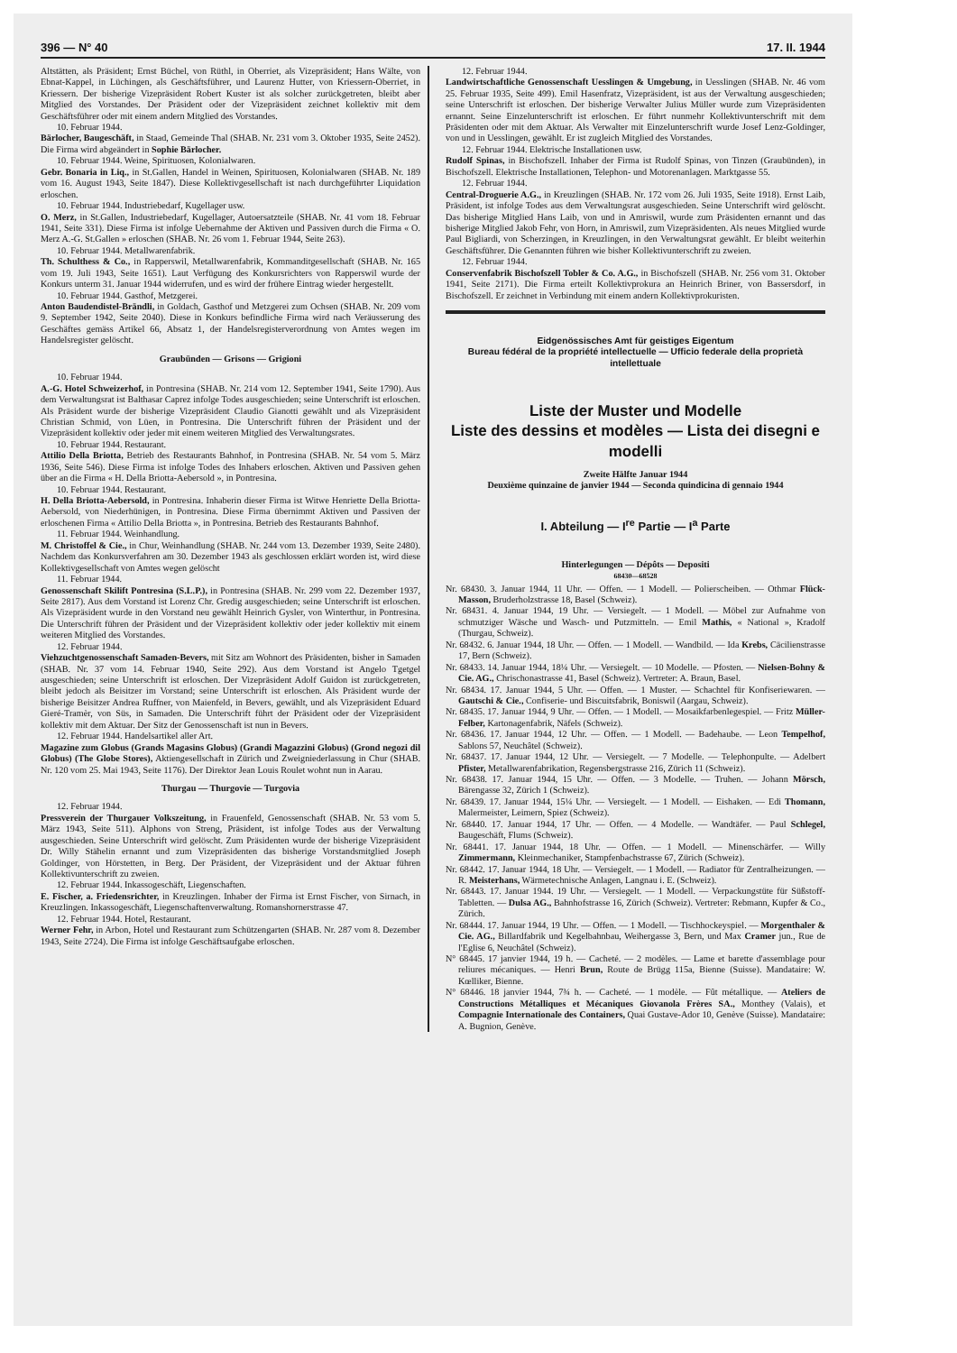396 — N° 40 17. II. 1944
Altstätten, als Präsident; Ernst Büchel, von Rüthl, in Oberriet, als Vizepräsident; Hans Wälte, von Ebnat-Kappel, in Lüchingen, als Geschäftsführer, und Laurenz Hutter, von Kriessern-Oberriet, in Kriessern. Der bisherige Vizepräsident Robert Kuster ist als solcher zurückgetreten, bleibt aber Mitglied des Vorstandes. Der Präsident oder der Vizepräsident zeichnet kollektiv mit dem Geschäftsführer oder mit einem andern Mitglied des Vorstandes.
10. Februar 1944.
Bärlocher, Baugeschäft, in Staad, Gemeinde Thal (SHAB. Nr. 231 vom 3. Oktober 1935, Seite 2452). Die Firma wird abgeändert in Sophie Bärlocher.
10. Februar 1944. Weine, Spirituosen, Kolonialwaren.
Gebr. Bonaria in Liq., in St.Gallen, Handel in Weinen, Spirituosen, Kolonialwaren (SHAB. Nr. 189 vom 16. August 1943, Seite 1847). Diese Kollektivgesellschaft ist nach durchgeführter Liquidation erloschen.
10. Februar 1944. Industriebedarf, Kugellager usw.
O. Merz, in St.Gallen, Industriebedarf, Kugellager, Autoersatzteile (SHAB. Nr. 41 vom 18. Februar 1941, Seite 331). Diese Firma ist infolge Uebernahme der Aktiven und Passiven durch die Firma « O. Merz A.-G. St.Gallen » erloschen (SHAB. Nr. 26 vom 1. Februar 1944, Seite 263).
10. Februar 1944. Metallwarenfabrik.
Th. Schulthess & Co., in Rapperswil, Metallwarenfabrik, Kommanditgesellschaft (SHAB. Nr. 165 vom 19. Juli 1943, Seite 1651). Laut Verfügung des Konkursrichters von Rapperswil wurde der Konkurs unterm 31. Januar 1944 widerrufen, und es wird der frühere Eintrag wieder hergestellt.
10. Februar 1944. Gasthof, Metzgerei.
Anton Baudendistel-Brändli, in Goldach, Gasthof und Metzgerei zum Ochsen (SHAB. Nr. 209 vom 9. September 1942, Seite 2040). Diese in Konkurs befindliche Firma wird nach Veräusserung des Geschäftes gemäss Artikel 66, Absatz 1, der Handelsregisterverordnung von Amtes wegen im Handelsregister gelöscht.
Graubünden — Grisons — Grigioni
10. Februar 1944.
A.-G. Hotel Schweizerhof, in Pontresina (SHAB. Nr. 214 vom 12. September 1941, Seite 1790). Aus dem Verwaltungsrat ist Balthasar Caprez infolge Todes ausgeschieden; seine Unterschrift ist erloschen. Als Präsident wurde der bisherige Vizepräsident Claudio Gianotti gewählt und als Vizepräsident Christian Schmid, von Lüen, in Pontresina. Die Unterschrift führen der Präsident und der Vizepräsident kollektiv oder jeder mit einem weiteren Mitglied des Verwaltungsrates.
10. Februar 1944. Restaurant.
Attilio Della Briotta, Betrieb des Restaurants Bahnhof, in Pontresina (SHAB. Nr. 54 vom 5. März 1936, Seite 546). Diese Firma ist infolge Todes des Inhabers erloschen. Aktiven und Passiven gehen über an die Firma « H. Della Briotta-Aebersold », in Pontresina.
10. Februar 1944. Restaurant.
H. Della Briotta-Aebersold, in Pontresina. Inhaberin dieser Firma ist Witwe Henriette Della Briotta-Aebersold, von Niederhünigen, in Pontresina. Diese Firma übernimmt Aktiven und Passiven der erloschenen Firma « Attilio Della Briotta », in Pontresina. Betrieb des Restaurants Bahnhof.
11. Februar 1944. Weinhandlung.
M. Christoffel & Cie., in Chur, Weinhandlung (SHAB. Nr. 244 vom 13. Dezember 1939, Seite 2480). Nachdem das Konkursverfahren am 30. Dezember 1943 als geschlossen erklärt worden ist, wird diese Kollektivgesellschaft von Amtes wegen gelöscht
11. Februar 1944.
Genossenschaft Skilift Pontresina (S.L.P.), in Pontresina (SHAB. Nr. 299 vom 22. Dezember 1937, Seite 2817). Aus dem Vorstand ist Lorenz Chr. Gredig ausgeschieden; seine Unterschrift ist erloschen. Als Vizepräsident wurde in den Vorstand neu gewählt Heinrich Gysler, von Winterthur, in Pontresina. Die Unterschrift führen der Präsident und der Vizepräsident kollektiv oder jeder kollektiv mit einem weiteren Mitglied des Vorstandes.
12. Februar 1944.
Viehzuchtgenossenschaft Samaden-Bevers, mit Sitz am Wohnort des Präsidenten, bisher in Samaden (SHAB. Nr. 37 vom 14. Februar 1940, Seite 292). Aus dem Vorstand ist Angelo Tgetgel ausgeschieden; seine Unterschrift ist erloschen. Der Vizepräsident Adolf Guidon ist zurückgetreten, bleibt jedoch als Beisitzer im Vorstand; seine Unterschrift ist erloschen. Als Präsident wurde der bisherige Beisitzer Andrea Ruffner, von Maienfeld, in Bevers, gewählt, und als Vizepräsident Eduard Gieré-Tramèr, von Süs, in Samaden. Die Unterschrift führt der Präsident oder der Vizepräsident kollektiv mit dem Aktuar. Der Sitz der Genossenschaft ist nun in Bevers.
12. Februar 1944. Handelsartikel aller Art.
Magazine zum Globus (Grands Magasins Globus) (Grandi Magazzini Globus) (Grond negozi dil Globus) (The Globe Stores), Aktiengesellschaft in Zürich und Zweigniederlassung in Chur (SHAB. Nr. 120 vom 25. Mai 1943, Seite 1176). Der Direktor Jean Louis Roulet wohnt nun in Aarau.
Thurgau — Thurgovie — Turgovia
12. Februar 1944.
Pressverein der Thurgauer Volkszeitung, in Frauenfeld, Genossenschaft (SHAB. Nr. 53 vom 5. März 1943, Seite 511). Alphons von Streng, Präsident, ist infolge Todes aus der Verwaltung ausgeschieden. Seine Unterschrift wird gelöscht. Zum Präsidenten wurde der bisherige Vizepräsident Dr. Willy Stähelin ernannt und zum Vizepräsidenten das bisherige Vorstandsmitglied Joseph Goldinger, von Hörstetten, in Berg. Der Präsident, der Vizepräsident und der Aktuar führen Kollektivunterschrift zu zweien.
12. Februar 1944. Inkassogeschäft, Liegenschaften.
E. Fischer, a. Friedensrichter, in Kreuzlingen. Inhaber der Firma ist Ernst Fischer, von Sirnach, in Kreuzlingen. Inkassogeschäft, Liegenschaftenverwaltung. Romanshornerstrasse 47.
12. Februar 1944. Hotel, Restaurant.
Werner Fehr, in Arbon, Hotel und Restaurant zum Schützengarten (SHAB. Nr. 287 vom 8. Dezember 1943, Seite 2724). Die Firma ist infolge Geschäftsaufgabe erloschen.
12. Februar 1944.
Landwirtschaftliche Genossenschaft Uesslingen & Umgebung, in Uesslingen (SHAB. Nr. 46 vom 25. Februar 1935, Seite 499). Emil Hasenfratz, Vizepräsident, ist aus der Verwaltung ausgeschieden; seine Unterschrift ist erloschen. Der bisherige Verwalter Julius Müller wurde zum Vizepräsidenten ernannt. Seine Einzelunterschrift ist erloschen. Er führt nunmehr Kollektivunterschrift mit dem Präsidenten oder mit dem Aktuar. Als Verwalter mit Einzelunterschrift wurde Josef Lenz-Goldinger, von und in Uesslingen, gewählt. Er ist zugleich Mitglied des Vorstandes.
12. Februar 1944. Elektrische Installationen usw.
Rudolf Spinas, in Bischofszell. Inhaber der Firma ist Rudolf Spinas, von Tinzen (Graubünden), in Bischofszell. Elektrische Installationen, Telephon- und Motorenanlagen. Marktgasse 55.
12. Februar 1944.
Central-Droguerie A.G., in Kreuzlingen (SHAB. Nr. 172 vom 26. Juli 1935, Seite 1918). Ernst Laib, Präsident, ist infolge Todes aus dem Verwaltungsrat ausgeschieden. Seine Unterschrift wird gelöscht. Das bisherige Mitglied Hans Laib, von und in Amriswil, wurde zum Präsidenten ernannt und das bisherige Mitglied Jakob Fehr, von Horn, in Amriswil, zum Vizepräsidenten. Als neues Mitglied wurde Paul Bigliardi, von Scherzingen, in Kreuzlingen, in den Verwaltungsrat gewählt. Er bleibt weiterhin Geschäftsführer. Die Genannten führen wie bisher Kollektivunterschrift zu zweien.
12. Februar 1944.
Conservenfabrik Bischofszell Tobler & Co. A.G., in Bischofszell (SHAB. Nr. 256 vom 31. Oktober 1941, Seite 2171). Die Firma erteilt Kollektivprokura an Heinrich Briner, von Bassersdorf, in Bischofszell. Er zeichnet in Verbindung mit einem andern Kollektivprokuristen.
Eidgenössisches Amt für geistiges Eigentum
Bureau fédéral de la propriété intellectuelle — Ufficio federale della proprietà intellettuale
Liste der Muster und Modelle
Liste des dessins et modèles — Lista dei disegni e modelli
Zweite Hälfte Januar 1944
Deuxième quinzaine de janvier 1944 — Seconda quindicina di gennaio 1944
I. Abteilung — I<sup>re</sup> Partie — I<sup>a</sup> Parte
Hinterlegungen — Dépôts — Depositi
68430—68528
Nr. 68430. 3. Januar 1944, 11 Uhr. — Offen. — 1 Modell. — Polierscheiben. — Othmar Flück-Masson, Bruderholzstrasse 18, Basel (Schweiz).
Nr. 68431. 4. Januar 1944, 19 Uhr. — Versiegelt. — 1 Modell. — Möbel zur Aufnahme von schmutziger Wäsche und Wasch- und Putzmitteln. — Emil Mathis, « National », Kradolf (Thurgau, Schweiz).
Nr. 68432. 6. Januar 1944, 18 Uhr. — Offen. — 1 Modell. — Wandbild. — Ida Krebs, Cäcilienstrasse 17, Bern (Schweiz).
Nr. 68433. 14. Januar 1944, 18¼ Uhr. — Versiegelt. — 10 Modelle. — Pfosten. — Nielsen-Bohny & Cie. AG., Chrischonastrasse 41, Basel (Schweiz). Vertreter: A. Braun, Basel.
Nr. 68434. 17. Januar 1944, 5 Uhr. — Offen. — 1 Muster. — Schachtel für Konfiseriewaren. — Gautschi & Cie., Confiserie- und Biscuitsfabrik, Boniswil (Aargau, Schweiz).
Nr. 68435. 17. Januar 1944, 9 Uhr. — Offen. — 1 Modell. — Mosaikfarbenlegespiel. — Fritz Müller-Felber, Kartonagenfabrik, Näfels (Schweiz).
Nr. 68436. 17. Januar 1944, 12 Uhr. — Offen. — 1 Modell. — Badehaube. — Leon Tempelhof, Sablons 57, Neuchâtel (Schweiz).
Nr. 68437. 17. Januar 1944, 12 Uhr. — Versiegelt. — 7 Modelle. — Telephonpulte. — Adelbert Pfister, Metallwarenfabrikation, Regensbergstrasse 216, Zürich 11 (Schweiz).
Nr. 68438. 17. Januar 1944, 15 Uhr. — Offen. — 3 Modelle. — Truhen. — Johann Mörsch, Bärengasse 32, Zürich 1 (Schweiz).
Nr. 68439. 17. Januar 1944, 15¼ Uhr. — Versiegelt. — 1 Modell. — Eishaken. — Edi Thomann, Malermeister, Leimern, Spiez (Schweiz).
Nr. 68440. 17. Januar 1944, 17 Uhr. — Offen. — 4 Modelle. — Wandtäfer. — Paul Schlegel, Baugeschäft, Flums (Schweiz).
Nr. 68441. 17. Januar 1944, 18 Uhr. — Offen. — 1 Modell. — Minenschärfer. — Willy Zimmermann, Kleinmechaniker, Stampfenbachstrasse 67, Zürich (Schweiz).
Nr. 68442. 17. Januar 1944, 18 Uhr. — Versiegelt. — 1 Modell. — Radiator für Zentralheizungen. — R. Meisterhans, Wärmetechnische Anlagen, Langnau i. E. (Schweiz).
Nr. 68443. 17. Januar 1944. 19 Uhr. — Versiegelt. — 1 Modell. — Verpackungstüte für Süßstoff-Tabletten. — Dulsa AG., Bahnhofstrasse 16, Zürich (Schweiz). Vertreter: Rebmann, Kupfer & Co., Zürich.
Nr. 68444. 17. Januar 1944, 19 Uhr. — Offen. — 1 Modell. — Tischhockeyspiel. — Morgenthaler & Cie. AG., Billardfabrik und Kegelbahnbau, Weihergasse 3, Bern, und Max Cramer jun., Rue de l'Eglise 6, Neuchâtel (Schweiz).
N° 68445. 17 janvier 1944, 19 h. — Cacheté. — 2 modèles. — Lame et barette d'assemblage pour reliures mécaniques. — Henri Brun, Route de Brügg 115a, Bienne (Suisse). Mandataire: W. Kœlliker, Bienne.
N° 68446. 18 janvier 1944, 7¾ h. — Cacheté. — 1 modèle. — Fût métallique. — Ateliers de Constructions Métalliques et Mécaniques Giovanola Frères SA., Monthey (Valais), et Compagnie Internationale des Containers, Quai Gustave-Ador 10, Genève (Suisse). Mandataire: A. Bugnion, Genève.